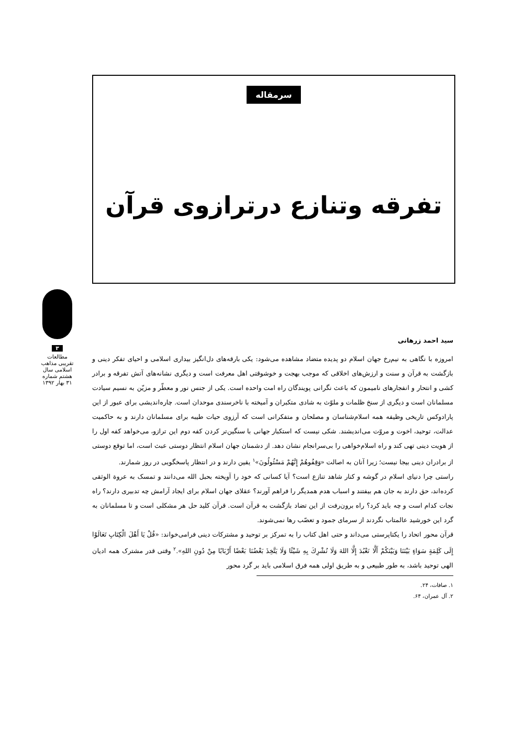سرمقاله
تفرقه وتنازع درترازوی قرآن
۳
مطالعات تقریبی مذاهب اسلامی سال هشتم شماره ۳۱ بهار ۱۳۹۲
سید احمد زرهانی
امروزه با نگاهی به نیم‌رخ جهان اسلام دو پدیده متضاد مشاهده می‌شود: یکی بارقه‌های دل‌انگیز بیداری اسلامی و احیای تفکر دینی و بازگشت به قرآن و سنت و ارزش‌های اخلاقی که موجب بهجت و خوشوقتی اهل معرفت است و دیگری نشانه‌های آتش تفرقه و برادر کشی و انتحار و انفجارهای نامیمون که باعث نگرانی پویندگان راه امت واحده است. یکی از جنس نور و معطّر و مزیّن به نسیم سیادت مسلمانان است و دیگری از سنخ ظلمات و ملوّث به شادی متکبران و آمیخته با ناخرسندی موحدان است. چاره‌اندیشی برای عبور از این پارادوکس تاریخی وظیفه همه اسلام‌شناسان و مصلحان و متفکرانی است که آرزوی حیات طیبه برای مسلمانان دارند و به حاکمیت عدالت، توحید، اخوت و مروّت می‌اندیشند. شکی نیست که استکبار جهانی با سنگین‌تر کردن کفه دوم این ترازو، می‌خواهد کفه اول را از هویت دینی تهی کند و راه اسلام‌خواهی را بی‌سرانجام نشان دهد. از دشمنان جهان اسلام انتظار دوستی عبث است، اما توقع دوستی از برادران دینی بیجا نیست؛ زیرا آنان به اصالت «وَقِفُوهُمْ إِنَّهُمْ مَسْئُولُونَ»<sup>۱</sup> یقین دارند و در انتظار پاسخگویی در روز شمارند.
راستی چرا دنیای اسلام در گوشه و کنار شاهد تنازع است؟ آیا کسانی که خود را آویخته بحبل الله می‌دانند و تمسک به عروة الوثقی کرده‌اند، حق دارند به جان هم بیفتند و اسباب هدم همدیگر را فراهم آورند؟ عقلای جهان اسلام برای ایجاد آرامش چه تدبیری دارند؟ راه نجات کدام است و چه باید کرد؟ راه برون‌رفت از این تضاد بازگشت به قرآن است. قرآن کلید حل هر مشکلی است و تا مسلمانان به گرد این خورشید عالمتاب نگردند از سرمای جمود و تعصّب رها نمی‌شوند.
قرآن محور اتحاد را یکتاپرستی می‌داند و حتی اهل کتاب را به تمرکز بر توحید و مشترکات دینی فرامی‌خواند: «قُلْ يَا أَهْلَ الْكِتَابِ تَعَالَوْا إِلَى كَلِمَةٍ سَوَاءٍ بَيْنَنَا وَبَيْنَكُمْ أَلَّا نَعْبُدَ إِلَّا اللهَ وَلَا نُشْرِكَ بِهِ شَيْئًا وَلَا يَتَّخِذَ بَعْضُنَا بَعْضًا أَرْبَابًا مِنْ دُونِ اللهِ».<sup>۲</sup> وقتی قدر مشترک همه ادیان الهی توحید باشد، به طور طبیعی و به طریق اولی همه فرق اسلامی باید بر گرد محور
۱. صافات، ۲۴.
۲. آل عمران، ۶۴.